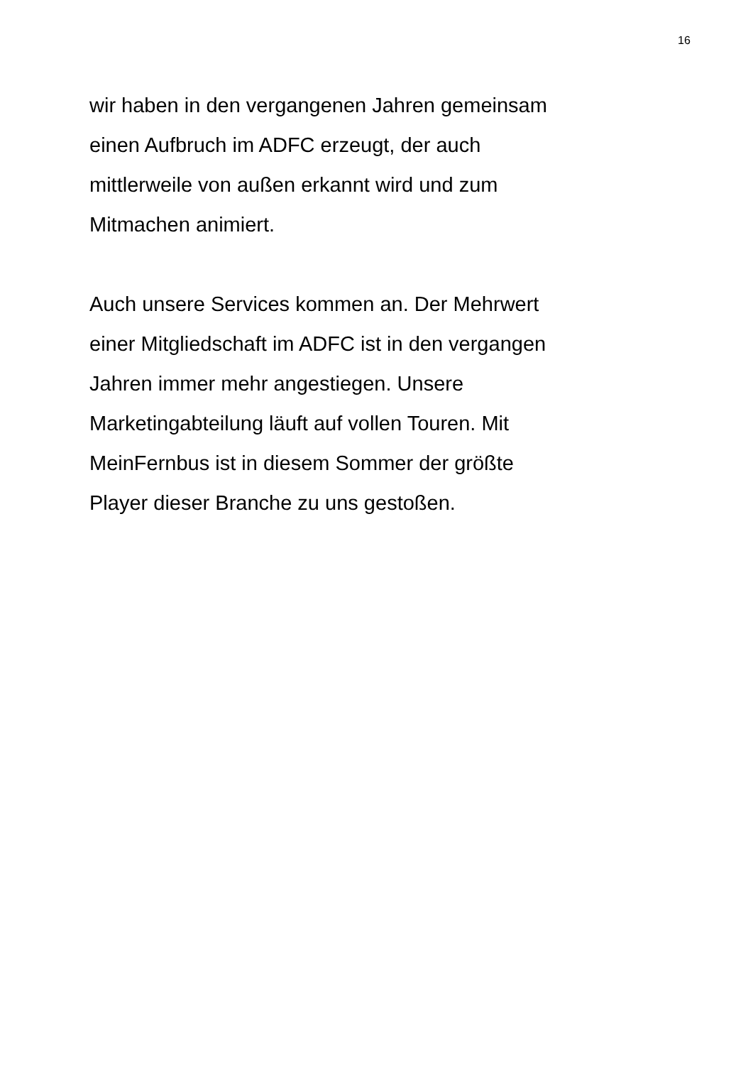16
wir haben in den vergangenen Jahren gemeinsam
einen Aufbruch im ADFC erzeugt, der auch
mittlerweile von außen erkannt wird und zum
Mitmachen animiert.
Auch unsere Services kommen an. Der Mehrwert
einer Mitgliedschaft im ADFC ist in den vergangen
Jahren immer mehr angestiegen. Unsere
Marketingabteilung läuft auf vollen Touren. Mit
MeinFernbus ist in diesem Sommer der größte
Player dieser Branche zu uns gestoßen.